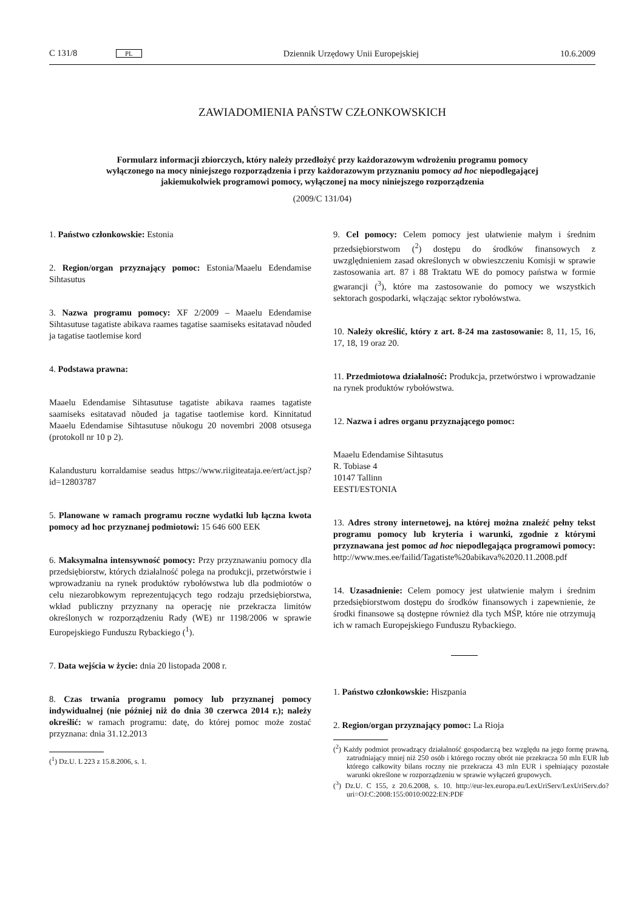C 131/8 PL Dziennik Urzędowy Unii Europejskiej 10.6.2009
ZAWIADOMIENIA PAŃSTW CZŁONKOWSKICH
Formularz informacji zbiorczych, który należy przedłożyć przy każdorazowym wdrożeniu programu pomocy wyłączonego na mocy niniejszego rozporządzenia i przy każdorazowym przyznaniu pomocy ad hoc niepodlegającej jakiemukolwiek programowi pomocy, wyłączonej na mocy niniejszego rozporządzenia
(2009/C 131/04)
1. Państwo członkowskie: Estonia
2. Region/organ przyznający pomoc: Estonia/Maaelu Edendamise Sihtasutus
3. Nazwa programu pomocy: XF 2/2009 – Maaelu Edendamise Sihtasutuse tagatiste abikava raames tagatise saamiseks esitatavad nõuded ja tagatise taotlemise kord
4. Podstawa prawna:
Maaelu Edendamise Sihtasutuse tagatiste abikava raames tagatiste saamiseks esitatavad nõuded ja tagatise taotlemise kord. Kinnitatud Maaelu Edendamise Sihtasutuse nõukogu 20 novembri 2008 otsusega (protokoll nr 10 p 2).
Kalandusturu korraldamise seadus https://www.riigiteataja.ee/ert/act.jsp?id=12803787
5. Planowane w ramach programu roczne wydatki lub łączna kwota pomocy ad hoc przyznanej podmiotowi: 15 646 600 EEK
6. Maksymalna intensywność pomocy: Przy przyznawaniu pomocy dla przedsiębiorstw, których działalność polega na produkcji, przetwórstwie i wprowadzaniu na rynek produktów rybołówstwa lub dla podmiotów o celu niezarobkowym reprezentujących tego rodzaju przedsiębiorstwa, wkład publiczny przyznany na operację nie przekracza limitów określonych w rozporządzeniu Rady (WE) nr 1198/2006 w sprawie Europejskiego Funduszu Rybackiego (<sup>1</sup>).
7. Data wejścia w życie: dnia 20 listopada 2008 r.
8. Czas trwania programu pomocy lub przyznanej pomocy indywidualnej (nie później niż do dnia 30 czerwca 2014 r.); należy określić: w ramach programu: datę, do której pomoc może zostać przyznana: dnia 31.12.2013
(<sup>1</sup>) Dz.U. L 223 z 15.8.2006, s. 1.
9. Cel pomocy: Celem pomocy jest ułatwienie małym i średnim przedsiębiorstwom (<sup>2</sup>) dostępu do środków finansowych z uwzględnieniem zasad określonych w obwieszczeniu Komisji w sprawie zastosowania art. 87 i 88 Traktatu WE do pomocy państwa w formie gwarancji (<sup>3</sup>), które ma zastosowanie do pomocy we wszystkich sektorach gospodarki, włączając sektor rybołówstwa.
10. Należy określić, który z art. 8-24 ma zastosowanie: 8, 11, 15, 16, 17, 18, 19 oraz 20.
11. Przedmiotowa działalność: Produkcja, przetwórstwo i wprowadzanie na rynek produktów rybołówstwa.
12. Nazwa i adres organu przyznającego pomoc:
Maaelu Edendamise Sihtasutus
R. Tobiase 4
10147 Tallinn
EESTI/ESTONIA
13. Adres strony internetowej, na której można znaleźć pełny tekst programu pomocy lub kryteria i warunki, zgodnie z którymi przyznawana jest pomoc ad hoc niepodlegająca programowi pomocy: http://www.mes.ee/failid/Tagatiste%20abikava%2020.11.2008.pdf
14. Uzasadnienie: Celem pomocy jest ułatwienie małym i średnim przedsiębiorstwom dostępu do środków finansowych i zapewnienie, że środki finansowe są dostępne również dla tych MŚP, które nie otrzymują ich w ramach Europejskiego Funduszu Rybackiego.
1. Państwo członkowskie: Hiszpania
2. Region/organ przyznający pomoc: La Rioja
(<sup>2</sup>) Każdy podmiot prowadzący działalność gospodarczą bez względu na jego formę prawną, zatrudniający mniej niż 250 osób i którego roczny obrót nie przekracza 50 mln EUR lub którego całkowity bilans roczny nie przekracza 43 mln EUR i spełniający pozostałe warunki określone w rozporządzeniu w sprawie wyłączeń grupowych.
(<sup>3</sup>) Dz.U. C 155, z 20.6.2008, s. 10. http://eur-lex.europa.eu/LexUriServ/LexUriServ.do?uri=OJ:C:2008:155:0010:0022:EN:PDF